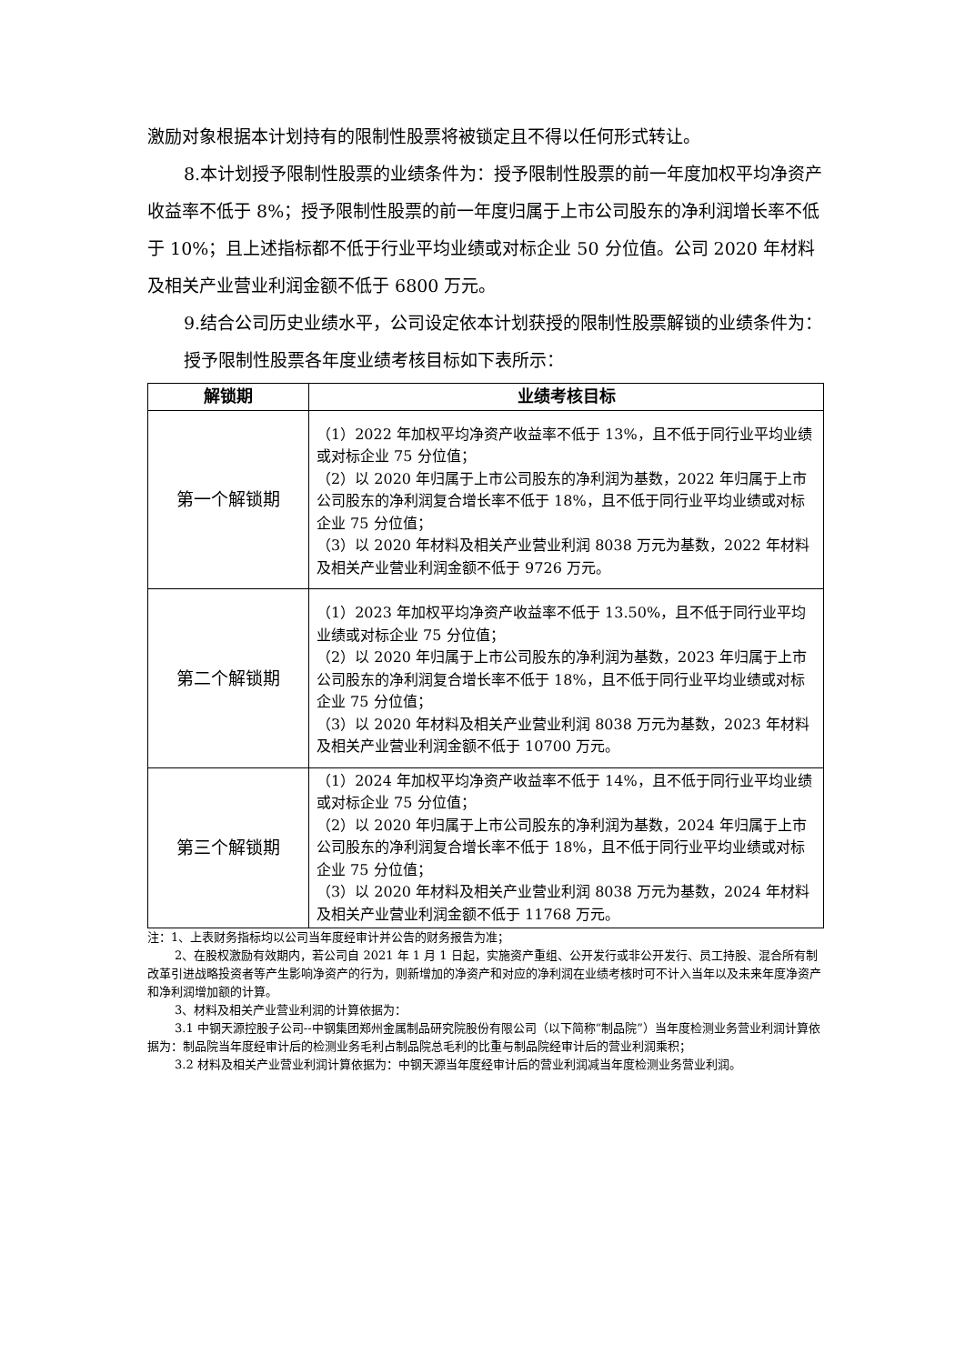激励对象根据本计划持有的限制性股票将被锁定且不得以任何形式转让。
8.本计划授予限制性股票的业绩条件为：授予限制性股票的前一年度加权平均净资产收益率不低于 8%；授予限制性股票的前一年度归属于上市公司股东的净利润增长率不低于 10%；且上述指标都不低于行业平均业绩或对标企业 50 分位值。公司 2020 年材料及相关产业营业利润金额不低于 6800 万元。
9.结合公司历史业绩水平，公司设定依本计划获授的限制性股票解锁的业绩条件为：
授予限制性股票各年度业绩考核目标如下表所示：
| 解锁期 | 业绩考核目标 |
| --- | --- |
| 第一个解锁期 | （1）2022 年加权平均净资产收益率不低于 13%，且不低于同行业平均业绩或对标企业 75 分位值； （2）以 2020 年归属于上市公司股东的净利润为基数，2022 年归属于上市公司股东的净利润复合增长率不低于 18%，且不低于同行业平均业绩或对标企业 75 分位值； （3）以 2020 年材料及相关产业营业利润 8038 万元为基数，2022 年材料及相关产业营业利润金额不低于 9726 万元。 |
| 第二个解锁期 | （1）2023 年加权平均净资产收益率不低于 13.50%，且不低于同行业平均业绩或对标企业 75 分位值； （2）以 2020 年归属于上市公司股东的净利润为基数，2023 年归属于上市公司股东的净利润复合增长率不低于 18%，且不低于同行业平均业绩或对标企业 75 分位值； （3）以 2020 年材料及相关产业营业利润 8038 万元为基数，2023 年材料及相关产业营业利润金额不低于 10700 万元。 |
| 第三个解锁期 | （1）2024 年加权平均净资产收益率不低于 14%，且不低于同行业平均业绩或对标企业 75 分位值； （2）以 2020 年归属于上市公司股东的净利润为基数，2024 年归属于上市公司股东的净利润复合增长率不低于 18%，且不低于同行业平均业绩或对标企业 75 分位值； （3）以 2020 年材料及相关产业营业利润 8038 万元为基数，2024 年材料及相关产业营业利润金额不低于 11768 万元。 |
注：1、上表财务指标均以公司当年度经审计并公告的财务报告为准；
2、在股权激励有效期内，若公司自 2021 年 1 月 1 日起，实施资产重组、公开发行或非公开发行、员工持股、混合所有制改革引进战略投资者等产生影响净资产的行为，则新增加的净资产和对应的净利润在业绩考核时可不计入当年以及未来年度净资产和净利润增加额的计算。
3、材料及相关产业营业利润的计算依据为：
3.1 中钢天源控股子公司--中钢集团郑州金属制品研究院股份有限公司（以下简称“制品院”）当年度检测业务营业利润计算依据为：制品院当年度经审计后的检测业务毛利占制品院总毛利的比重与制品院经审计后的营业利润乘积；
3.2 材料及相关产业营业利润计算依据为：中钢天源当年度经审计后的营业利润减当年度检测业务营业利润。